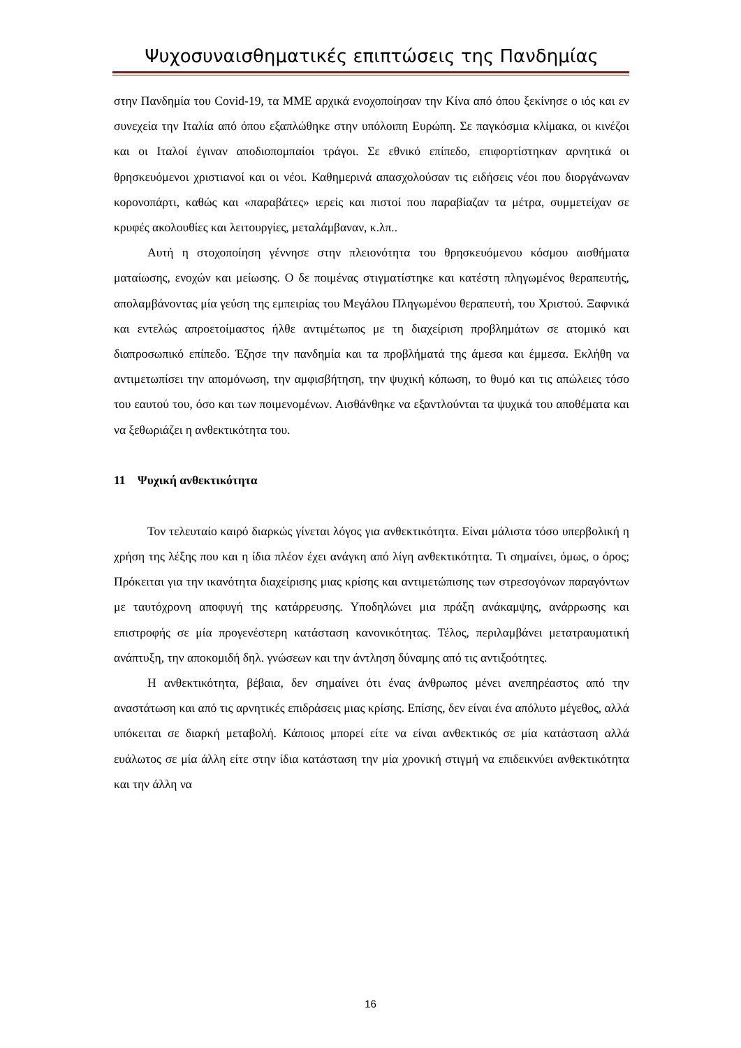Ψυχοσυναισθηματικές επιπτώσεις της Πανδημίας
στην Πανδημία του Covid-19, τα ΜΜΕ αρχικά ενοχοποίησαν την Κίνα από όπου ξεκίνησε ο ιός και εν συνεχεία την Ιταλία από όπου εξαπλώθηκε στην υπόλοιπη Ευρώπη. Σε παγκόσμια κλίμακα, οι κινέζοι και οι Ιταλοί έγιναν αποδιοπομπαίοι τράγοι. Σε εθνικό επίπεδο, επιφορτίστηκαν αρνητικά οι θρησκευόμενοι χριστιανοί και οι νέοι. Καθημερινά απασχολούσαν τις ειδήσεις νέοι που διοργάνωναν κορονοπάρτι, καθώς και «παραβάτες» ιερείς και πιστοί που παραβίαζαν τα μέτρα, συμμετείχαν σε κρυφές ακολουθίες και λειτουργίες, μεταλάμβαναν, κ.λπ..
Αυτή η στοχοποίηση γέννησε στην πλειονότητα του θρησκευόμενου κόσμου αισθήματα ματαίωσης, ενοχών και μείωσης. Ο δε ποιμένας στιγματίστηκε και κατέστη πληγωμένος θεραπευτής, απολαμβάνοντας μία γεύση της εμπειρίας του Μεγάλου Πληγωμένου θεραπευτή, του Χριστού. Ξαφνικά και εντελώς απροετοίμαστος ήλθε αντιμέτωπος με τη διαχείριση προβλημάτων σε ατομικό και διαπροσωπικό επίπεδο. Έζησε την πανδημία και τα προβλήματά της άμεσα και έμμεσα. Εκλήθη να αντιμετωπίσει την απομόνωση, την αμφισβήτηση, την ψυχική κόπωση, το θυμό και τις απώλειες τόσο του εαυτού του, όσο και των ποιμενομένων. Αισθάνθηκε να εξαντλούνται τα ψυχικά του αποθέματα και να ξεθωριάζει η ανθεκτικότητα του.
11 Ψυχική ανθεκτικότητα
Τον τελευταίο καιρό διαρκώς γίνεται λόγος για ανθεκτικότητα. Είναι μάλιστα τόσο υπερβολική η χρήση της λέξης που και η ίδια πλέον έχει ανάγκη από λίγη ανθεκτικότητα. Τι σημαίνει, όμως, ο όρος; Πρόκειται για την ικανότητα διαχείρισης μιας κρίσης και αντιμετώπισης των στρεσογόνων παραγόντων με ταυτόχρονη αποφυγή της κατάρρευσης. Υποδηλώνει μια πράξη ανάκαμψης, ανάρρωσης και επιστροφής σε μία προγενέστερη κατάσταση κανονικότητας. Τέλος, περιλαμβάνει μετατραυματική ανάπτυξη, την αποκομιδή δηλ. γνώσεων και την άντληση δύναμης από τις αντιξοότητες.
Η ανθεκτικότητα, βέβαια, δεν σημαίνει ότι ένας άνθρωπος μένει ανεπηρέαστος από την αναστάτωση και από τις αρνητικές επιδράσεις μιας κρίσης. Επίσης, δεν είναι ένα απόλυτο μέγεθος, αλλά υπόκειται σε διαρκή μεταβολή. Κάποιος μπορεί είτε να είναι ανθεκτικός σε μία κατάσταση αλλά ευάλωτος σε μία άλλη είτε στην ίδια κατάσταση την μία χρονική στιγμή να επιδεικνύει ανθεκτικότητα και την άλλη να
16